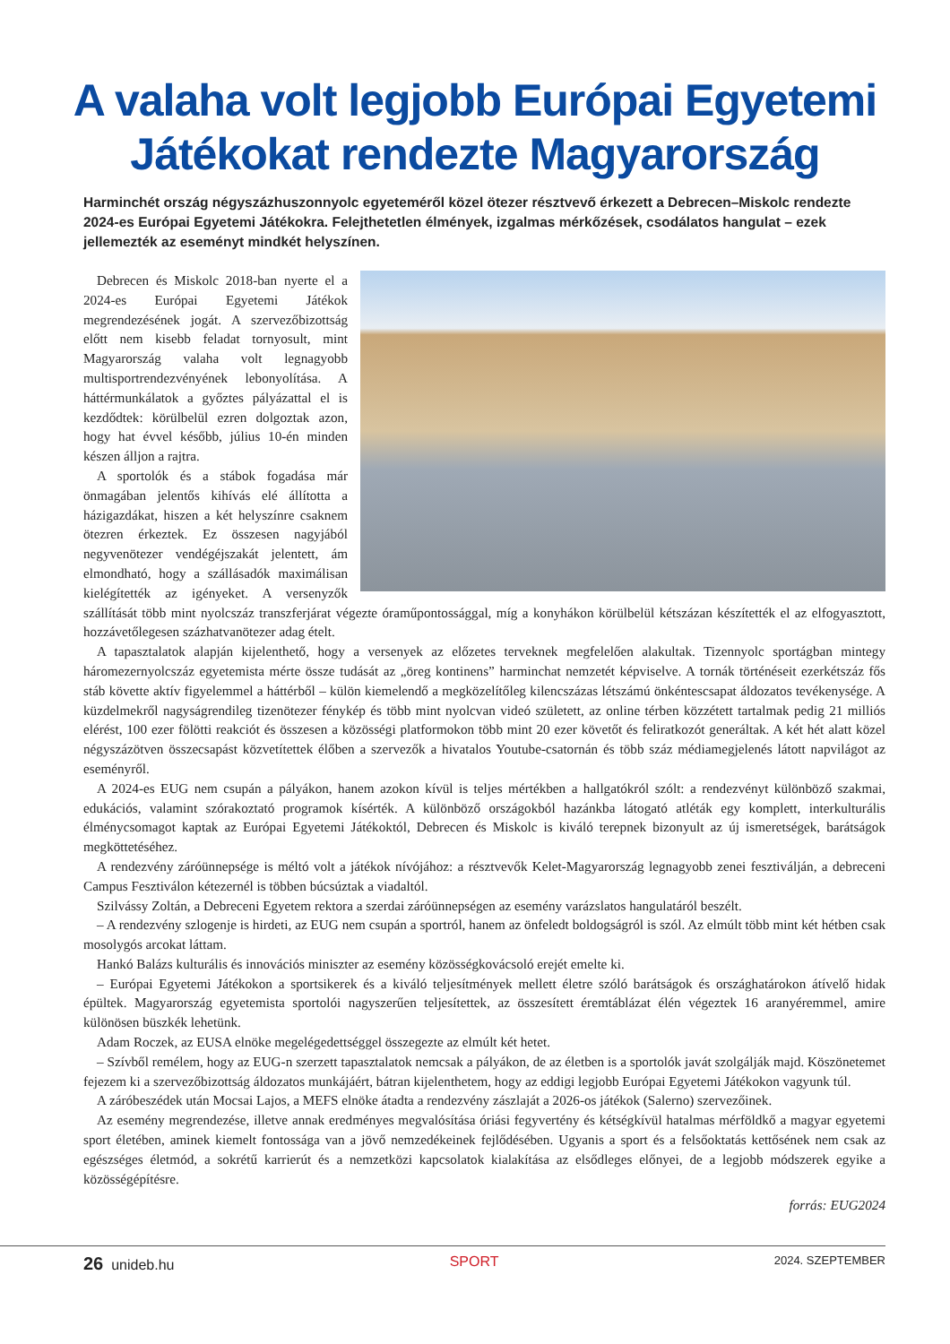A valaha volt legjobb Európai Egyetemi Játékokat rendezte Magyarország
Harminchét ország négyszázhuszonnyolc egyeteméről közel ötezer résztvevő érkezett a Debrecen–Miskolc rendezte 2024-es Európai Egyetemi Játékokra. Felejthetetlen élmények, izgalmas mérkőzések, csodálatos hangulat – ezek jellemezték az eseményt mindkét helyszínen.
Debrecen és Miskolc 2018-ban nyerte el a 2024-es Európai Egyetemi Játékok megrendezésének jogát. A szervezőbizottság előtt nem kisebb feladat tornyosult, mint Magyarország valaha volt legnagyobb multisportrendezvényének lebonyolítása. A háttérmunkálatok a győztes pályázattal el is kezdődtek: körülbelül ezren dolgoztak azon, hogy hat évvel később, július 10-én minden készen álljon a rajtra.
A sportolók és a stábok fogadása már önmagában jelentős kihívás elé állította a házigazdákat, hiszen a két helyszínre csaknem ötezren érkeztek. Ez összesen nagyjából negyvenötezer vendégéjszakát jelentett, ám elmondható, hogy a szállásadók maximálisan kielégítették az igényeket. A versenyzők szállítását több mint nyolcszáz transzferjárat végezte óraműpontossággal, míg a konyhákon körülbelül kétszázan készítették el az elfogyasztott, hozzávetőlegesen százhatvanötezer adag ételt.
A tapasztalatok alapján kijelenthető, hogy a versenyek az előzetes terveknek megfelelően alakultak. Tizennyolc sportágban mintegy háromezernyolcszáz egyetemista mérte össze tudását az „öreg kontinens” harminchat nemzetét képviselve. A tornák történéseit ezerkétszáz fős stáb követte aktív figyelemmel a háttérből – külön kiemelendő a megközelítőleg kilencszázas létszámú önkéntescsapat áldozatos tevékenysége. A küzdelmekről nagyságrendileg tizenötezer fénykép és több mint nyolcvan videó született, az online térben közzétett tartalmak pedig 21 milliós elérést, 100 ezer fölötti reakciót és összesen a közösségi platformokon több mint 20 ezer követőt és feliratkozót generáltak. A két hét alatt közel négyszázötven összecsapást közvetítettek élőben a szervezők a hivatalos Youtube-csatornán és több száz médiamegjelenés látott napvilágot az eseményről.
A 2024-es EUG nem csupán a pályákon, hanem azokon kívül is teljes mértékben a hallgatókról szólt: a rendezvényt különböző szakmai, edukációs, valamint szórakoztató programok kísérték. A különböző országokból hazánkba látogató atléták egy komplett, interkulturális élménycsomagot kaptak az Európai Egyetemi Játékoktól, Debrecen és Miskolc is kiváló terepnek bizonyult az új ismeretségek, barátságok megköttetéséhez.
A rendezvény záróünnepsége is méltó volt a játékok nívójához: a résztvevők Kelet-Magyarország legnagyobb zenei fesztiválján, a debreceni Campus Fesztiválon kétezernél is többen búcsúztak a viadaltól.
Szilvássy Zoltán, a Debreceni Egyetem rektora a szerdai záróünnepségen az esemény varázslatos hangulatáról beszélt.
– A rendezvény szlogenje is hirdeti, az EUG nem csupán a sportról, hanem az önfeledt boldogságról is szól. Az elmúlt több mint két hétben csak mosolygós arcokat láttam.
Hankó Balázs kulturális és innovációs miniszter az esemény közösségkovácsoló erejét emelte ki.
– Európai Egyetemi Játékokon a sportsikerek és a kiváló teljesítmények mellett életre szóló barátságok és országhatárokon átívelő hidak épültek. Magyarország egyetemista sportolói nagyszerűen teljesítettek, az összesített éremtáblázat élén végeztek 16 aranyéremmel, amire különösen büszkék lehetünk.
Adam Roczek, az EUSA elnöke megelégedettséggel összegezte az elmúlt két hetet.
– Szívből remélem, hogy az EUG-n szerzett tapasztalatok nemcsak a pályákon, de az életben is a sportolók javát szolgálják majd. Köszönetemet fejezem ki a szervezőbizottság áldozatos munkájáért, bátran kijelenthetem, hogy az eddigi legjobb Európai Egyetemi Játékokon vagyunk túl.
A záróbeszédek után Mocsai Lajos, a MEFS elnöke átadta a rendezvény zászlaját a 2026-os játékok (Salerno) szervezőinek.
Az esemény megrendezése, illetve annak eredményes megvalósítása óriási fegyvertény és kétségkívül hatalmas mérföldkő a magyar egyetemi sport életében, aminek kiemelt fontossága van a jövő nemzedékeinek fejlődésében. Ugyanis a sport és a felsőoktatás kettősének nem csak az egészséges életmód, a sokrétű karrierút és a nemzetközi kapcsolatok kialakítása az elsődleges előnyei, de a legjobb módszerek egyike a közösségépítésre.
forrás: EUG2024
26 unideb.hu SPORT 2024. SZEPTEMBER